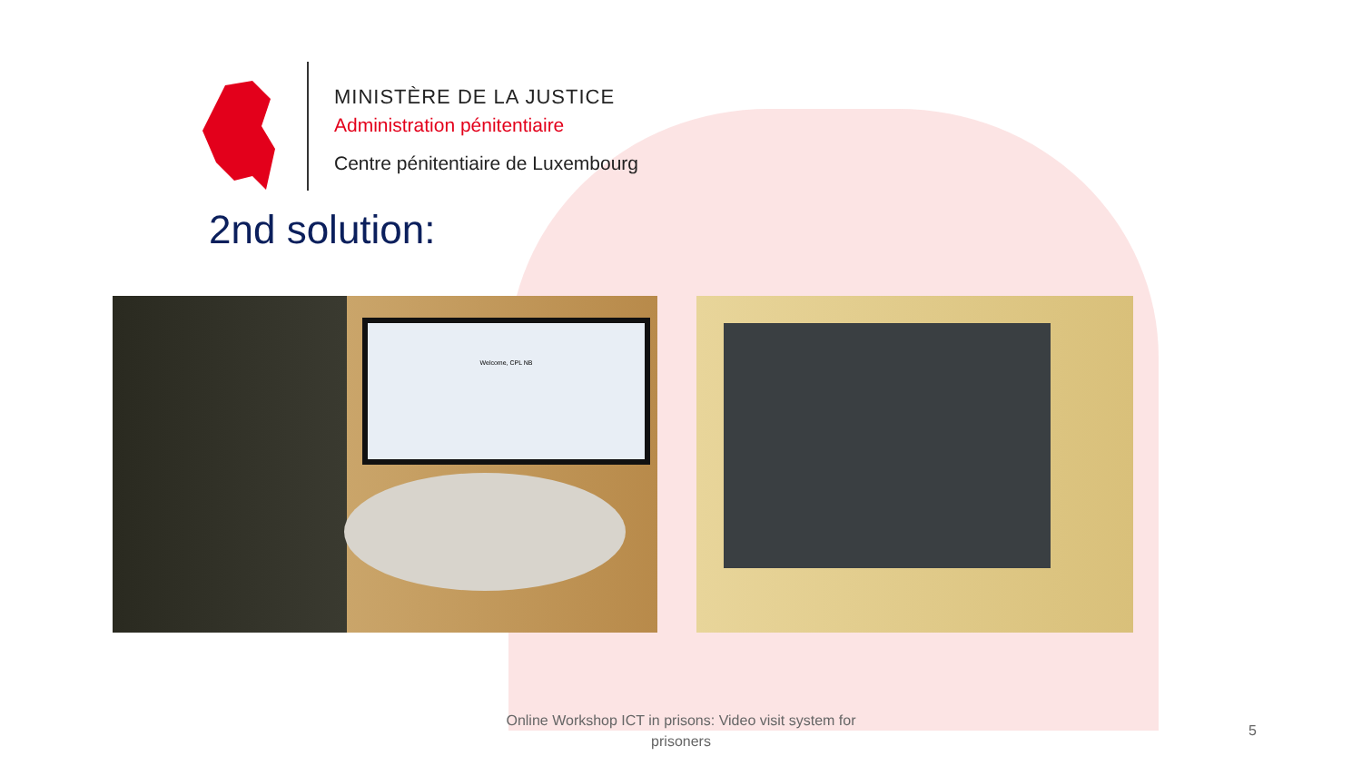MINISTÈRE DE LA JUSTICE
Administration pénitentiaire
Centre pénitentiaire de Luxembourg
2nd solution:
Welcome, CPL NB
Online Workshop ICT in prisons: Video visit system for prisoners
5